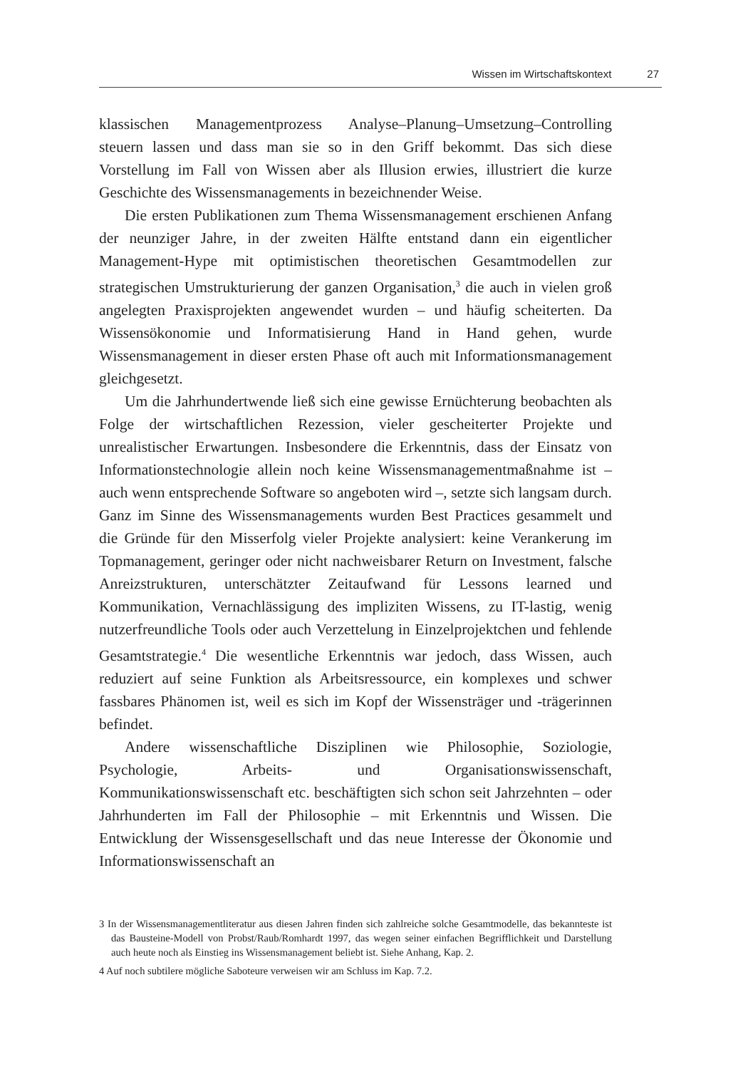Wissen im Wirtschaftskontext 27
klassischen Managementprozess Analyse–Planung–Umsetzung–Controlling steuern lassen und dass man sie so in den Griff bekommt. Das sich diese Vorstellung im Fall von Wissen aber als Illusion erwies, illustriert die kurze Geschichte des Wissensmanagements in bezeichnender Weise.
Die ersten Publikationen zum Thema Wissensmanagement erschienen Anfang der neunziger Jahre, in der zweiten Hälfte entstand dann ein eigentlicher Management-Hype mit optimistischen theoretischen Gesamtmodellen zur strategischen Umstrukturierung der ganzen Organisation,<sup>3</sup> die auch in vielen groß angelegten Praxisprojekten angewendet wurden – und häufig scheiterten. Da Wissensökonomie und Informatisierung Hand in Hand gehen, wurde Wissensmanagement in dieser ersten Phase oft auch mit Informationsmanagement gleichgesetzt.
Um die Jahrhundertwende ließ sich eine gewisse Ernüchterung beobachten als Folge der wirtschaftlichen Rezession, vieler gescheiterter Projekte und unrealistischer Erwartungen. Insbesondere die Erkenntnis, dass der Einsatz von Informationstechnologie allein noch keine Wissensmanagementmaßnahme ist – auch wenn entsprechende Software so angeboten wird –, setzte sich langsam durch. Ganz im Sinne des Wissensmanagements wurden Best Practices gesammelt und die Gründe für den Misserfolg vieler Projekte analysiert: keine Verankerung im Topmanagement, geringer oder nicht nachweisbarer Return on Investment, falsche Anreizstrukturen, unterschätzter Zeitaufwand für Lessons learned und Kommunikation, Vernachlässigung des impliziten Wissens, zu IT-lastig, wenig nutzerfreundliche Tools oder auch Verzettelung in Einzelprojektchen und fehlende Gesamtstrategie.<sup>4</sup> Die wesentliche Erkenntnis war jedoch, dass Wissen, auch reduziert auf seine Funktion als Arbeitsressource, ein komplexes und schwer fassbares Phänomen ist, weil es sich im Kopf der Wissensträger und -trägerinnen befindet.
Andere wissenschaftliche Disziplinen wie Philosophie, Soziologie, Psychologie, Arbeits- und Organisationswissenschaft, Kommunikationswissenschaft etc. beschäftigten sich schon seit Jahrzehnten – oder Jahrhunderten im Fall der Philosophie – mit Erkenntnis und Wissen. Die Entwicklung der Wissensgesellschaft und das neue Interesse der Ökonomie und Informationswissenschaft an
3 In der Wissensmanagementliteratur aus diesen Jahren finden sich zahlreiche solche Gesamtmodelle, das bekannteste ist das Bausteine-Modell von Probst/Raub/Romhardt 1997, das wegen seiner einfachen Begrifflichkeit und Darstellung auch heute noch als Einstieg ins Wissensmanagement beliebt ist. Siehe Anhang, Kap. 2.
4 Auf noch subtilere mögliche Saboteure verweisen wir am Schluss im Kap. 7.2.